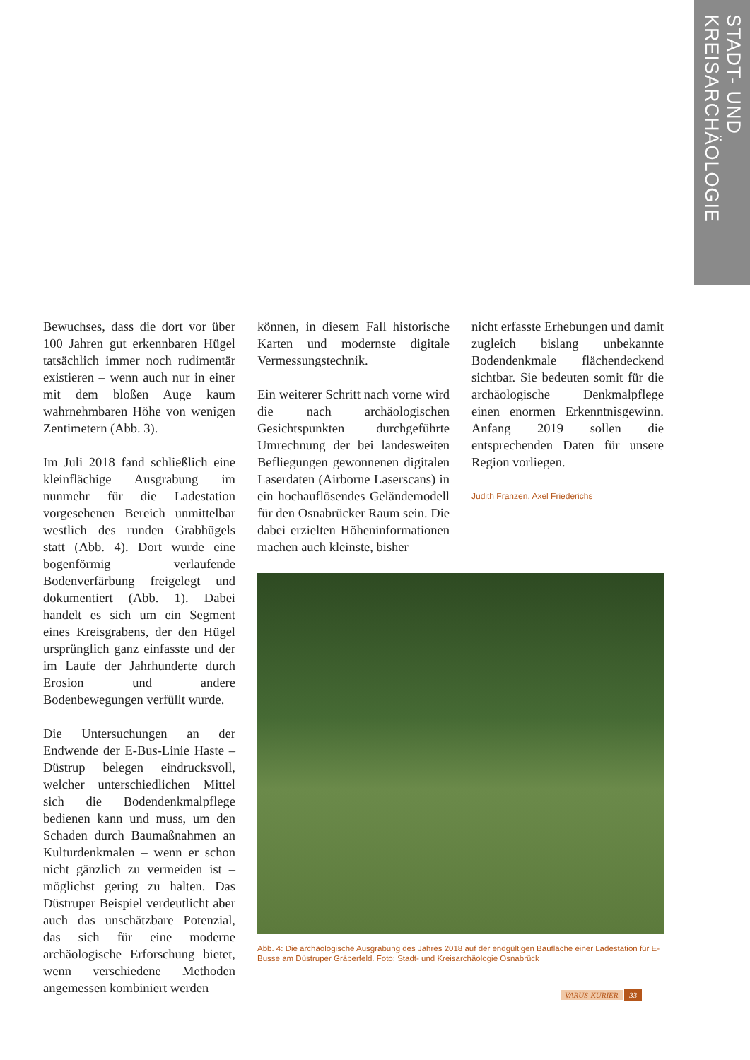STADT- UND KREISARCHÄOLOGIE
Bewuchses, dass die dort vor über 100 Jahren gut erkennbaren Hügel tatsächlich immer noch rudimentär existieren – wenn auch nur in einer mit dem bloßen Auge kaum wahrnehmbaren Höhe von wenigen Zentimetern (Abb. 3).
Im Juli 2018 fand schließlich eine kleinflächige Ausgrabung im nunmehr für die Ladestation vorgesehenen Bereich unmittelbar westlich des runden Grabhügels statt (Abb. 4). Dort wurde eine bogenförmig verlaufende Bodenverfärbung freigelegt und dokumentiert (Abb. 1). Dabei handelt es sich um ein Segment eines Kreisgrabens, der den Hügel ursprünglich ganz einfasste und der im Laufe der Jahrhunderte durch Erosion und andere Bodenbewegungen verfüllt wurde.
Die Untersuchungen an der Endwende der E-Bus-Linie Haste – Düstrup belegen eindrucksvoll, welcher unterschiedlichen Mittel sich die Bodendenkmalpflege bedienen kann und muss, um den Schaden durch Baumaßnahmen an Kulturdenkmalen – wenn er schon nicht gänzlich zu vermeiden ist – möglichst gering zu halten. Das Düstruper Beispiel verdeutlicht aber auch das unschätzbare Potenzial, das sich für eine moderne archäologische Erforschung bietet, wenn verschiedene Methoden angemessen kombiniert werden
können, in diesem Fall historische Karten und modernste digitale Vermessungstechnik.
Ein weiterer Schritt nach vorne wird die nach archäologischen Gesichtspunkten durchgeführte Umrechnung der bei landesweiten Befliegungen gewonnenen digitalen Laserdaten (Airborne Laserscans) in ein hochauflösendes Geländemodell für den Osnabrücker Raum sein. Die dabei erzielten Höheninformationen machen auch kleinste, bisher
nicht erfasste Erhebungen und damit zugleich bislang unbekannte Bodendenkmale flächendeckend sichtbar. Sie bedeuten somit für die archäologische Denkmalpflege einen enormen Erkenntnisgewinn. Anfang 2019 sollen die entsprechenden Daten für unsere Region vorliegen.
Judith Franzen, Axel Friederichs
Abb. 4: Die archäologische Ausgrabung des Jahres 2018 auf der endgültigen Baufläche einer Ladestation für E-Busse am Düstruper Gräberfeld. Foto: Stadt- und Kreisarchäologie Osnabrück
VARUS-KURIER 33